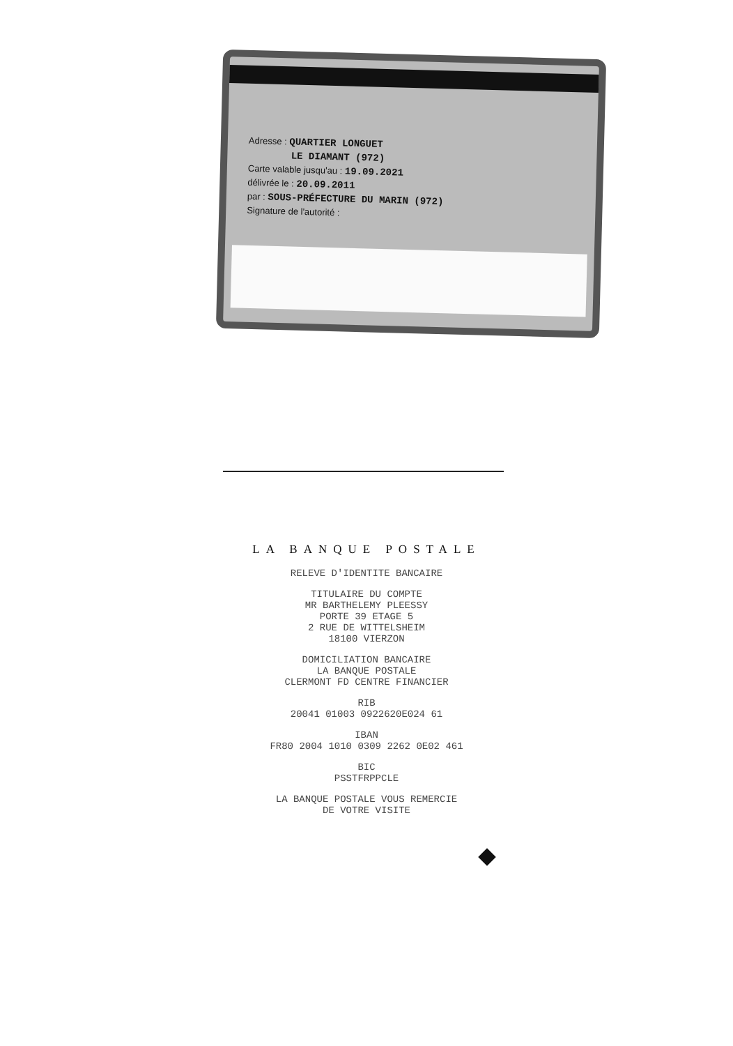Adresse : QUARTIER LONGUET
LE DIAMANT (972)
Carte valable jusqu'au : 19.09.2021
délivrée le : 20.09.2011
par : SOUS-PRÉFECTURE DU MARIN (972)
Signature de l'autorité :
LA BANQUE POSTALE
RELEVE D'IDENTITE BANCAIRE
TITULAIRE DU COMPTE
MR BARTHELEMY PLEESSY
PORTE 39 ETAGE 5
2 RUE DE WITTELSHEIM
18100 VIERZON
DOMICILIATION BANCAIRE
LA BANQUE POSTALE
CLERMONT FD CENTRE FINANCIER
RIB
20041 01003 0922620E024 61
IBAN
FR80 2004 1010 0309 2262 0E02 461
BIC
PSSTFRPPCLE
LA BANQUE POSTALE VOUS REMERCIE
DE VOTRE VISITE